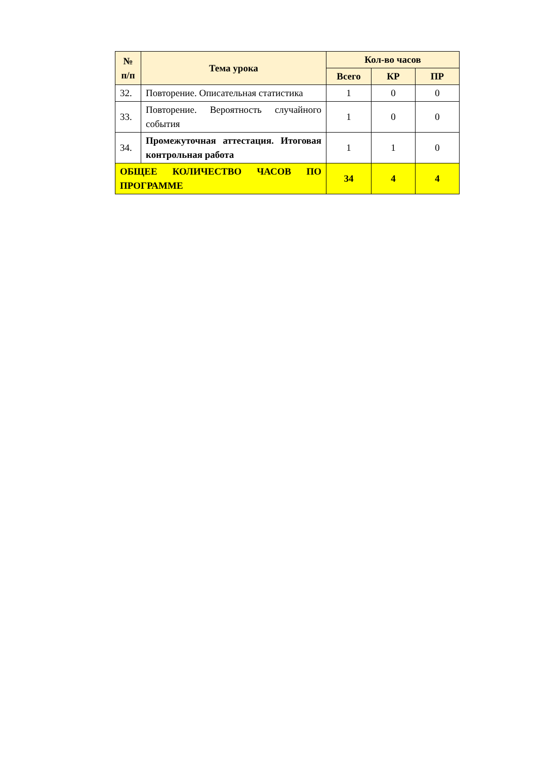| № п/п | Тема урока | Кол-во часов | | |
| --- | --- | --- | --- | --- |
| | | Всего | КР | ПР |
| 32. | Повторение. Описательная статистика | 1 | 0 | 0 |
| 33. | Повторение. Вероятность случайного события | 1 | 0 | 0 |
| 34. | Промежуточная аттестация. Итоговая контрольная работа | 1 | 1 | 0 |
| ОБЩЕЕ КОЛИЧЕСТВО ЧАСОВ ПО ПРОГРАММЕ | | 34 | 4 | 4 |